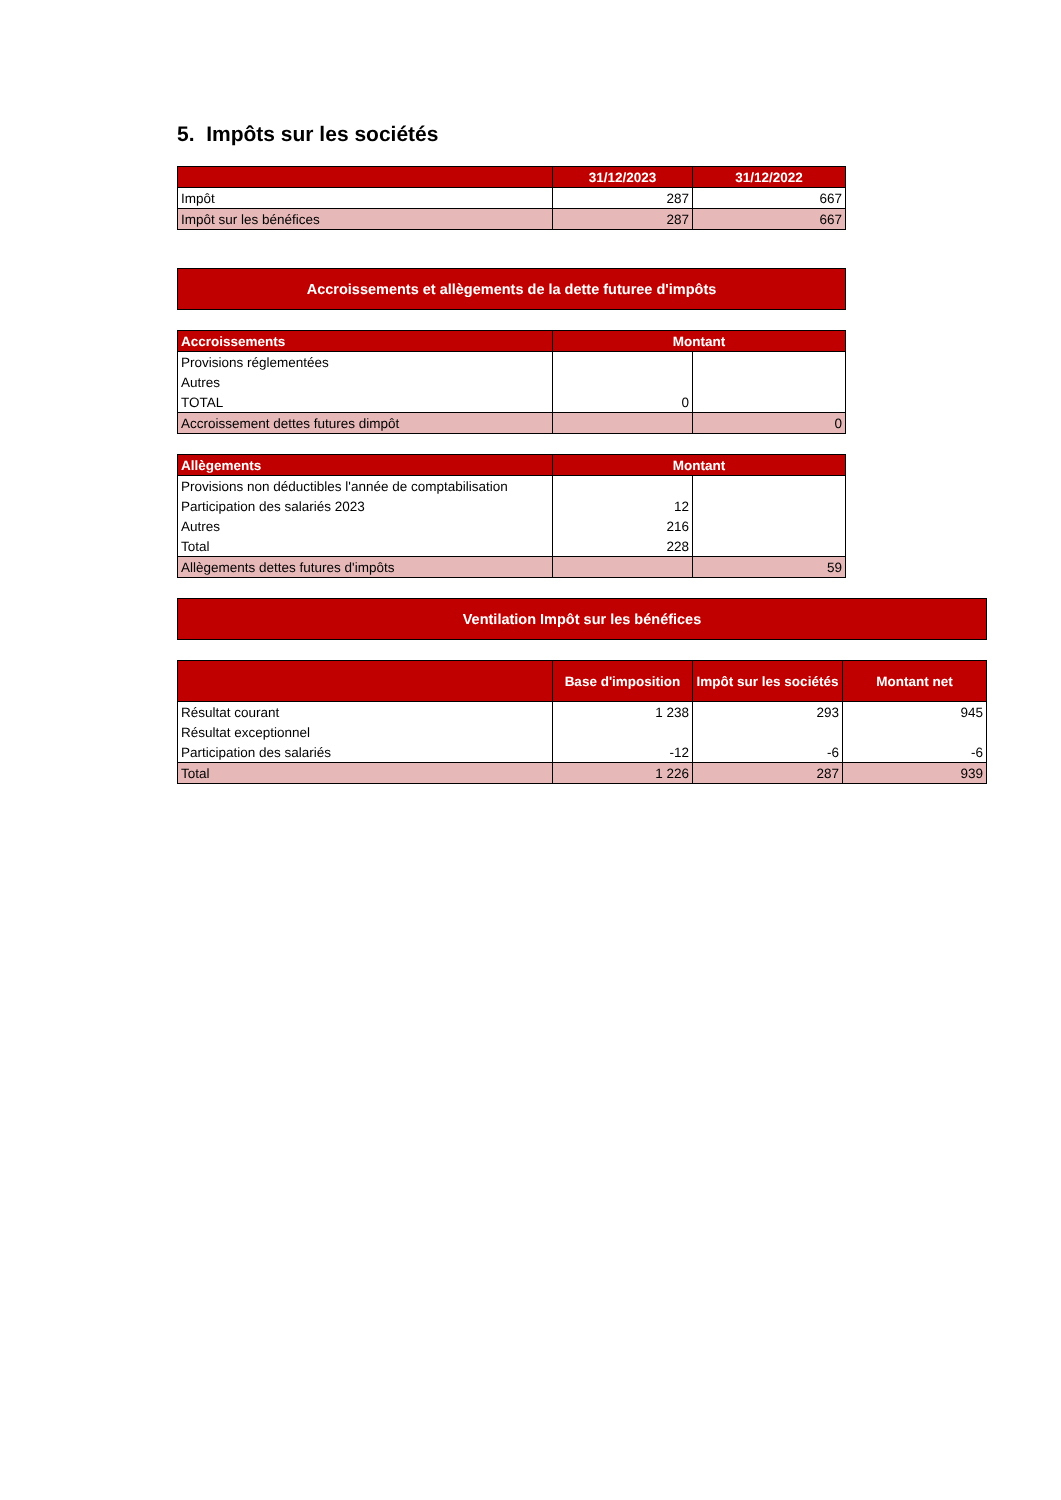5. Impôts sur les sociétés
| | 31/12/2023 | 31/12/2022 |
| --- | --- | --- |
| Impôt | 287 | 667 |
| Impôt sur les bénéfices | 287 | 667 |
Accroissements et allègements de la dette futuree d'impôts
| Accroissements | Montant | |
| --- | --- | --- |
| Provisions réglementées | | |
| Autres | | |
| TOTAL | 0 | |
| Accroissement dettes futures dimpôt | | 0 |
| Allègements | Montant | |
| --- | --- | --- |
| Provisions non déductibles l'année de comptabilisation | | |
| Participation des salariés 2023 | 12 | |
| Autres | 216 | |
| Total | 228 | |
| Allègements dettes futures d'impôts | | 59 |
Ventilation Impôt sur les bénéfices
| | Base d'imposition | Impôt sur les sociétés | Montant net |
| --- | --- | --- | --- |
| Résultat courant | 1 238 | 293 | 945 |
| Résultat exceptionnel | | | |
| Participation des salariés | -12 | -6 | -6 |
| Total | 1 226 | 287 | 939 |